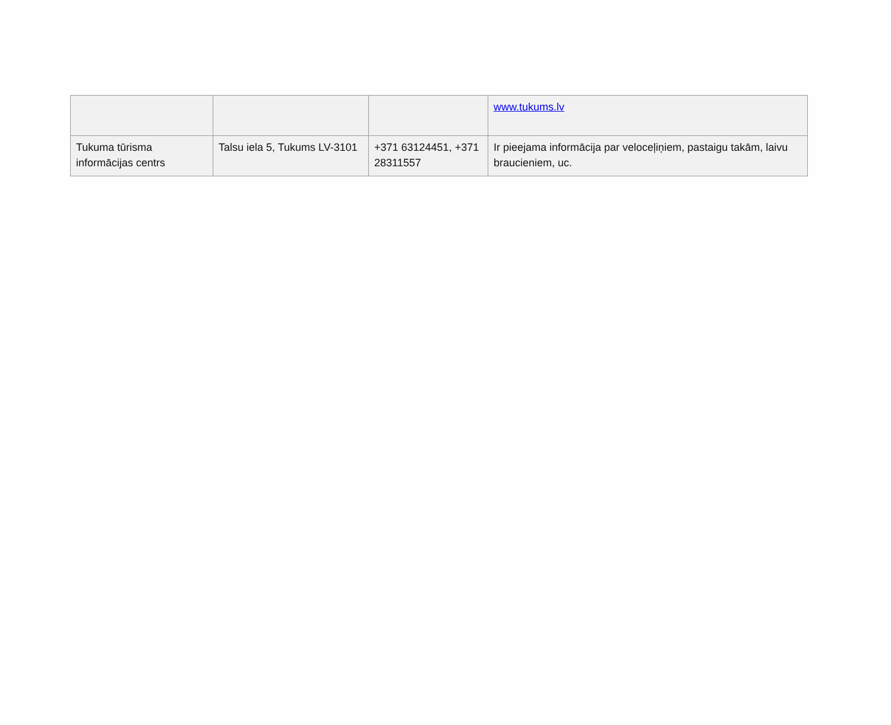| | | | www.tukums.lv |
| Tukuma tūrisma informācijas centrs | Talsu iela 5, Tukums LV-3101 | +371 63124451, +371 28311557 | Ir pieejama informācija par veloceļiņiem, pastaigu takām, laivu braucieniem, uc. |